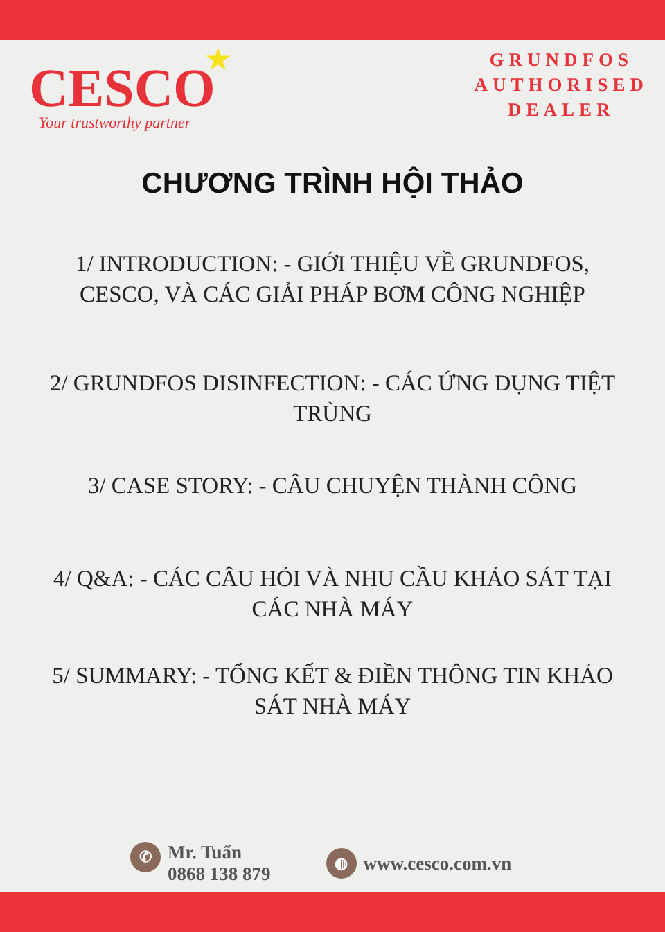CESCO ★
Your trustworthy partner
GRUNDFOS
AUTHORISED
DEALER
CHƯƠNG TRÌNH HỘI THẢO
1/ INTRODUCTION: - GIỚI THIỆU VỀ GRUNDFOS, CESCO, VÀ CÁC GIẢI PHÁP BƠM CÔNG NGHIỆP
2/ GRUNDFOS DISINFECTION: - CÁC ỨNG DỤNG TIỆT TRÙNG
3/ CASE STORY: - CÂU CHUYỆN THÀNH CÔNG
4/ Q&A: - CÁC CÂU HỎI VÀ NHU CẦU KHẢO SÁT TẠI CÁC NHÀ MÁY
5/ SUMMARY: - TỔNG KẾT & ĐIỀN THÔNG TIN KHẢO SÁT NHÀ MÁY
✆
Mr. Tuấn
0868 138 879
◍
www.cesco.com.vn